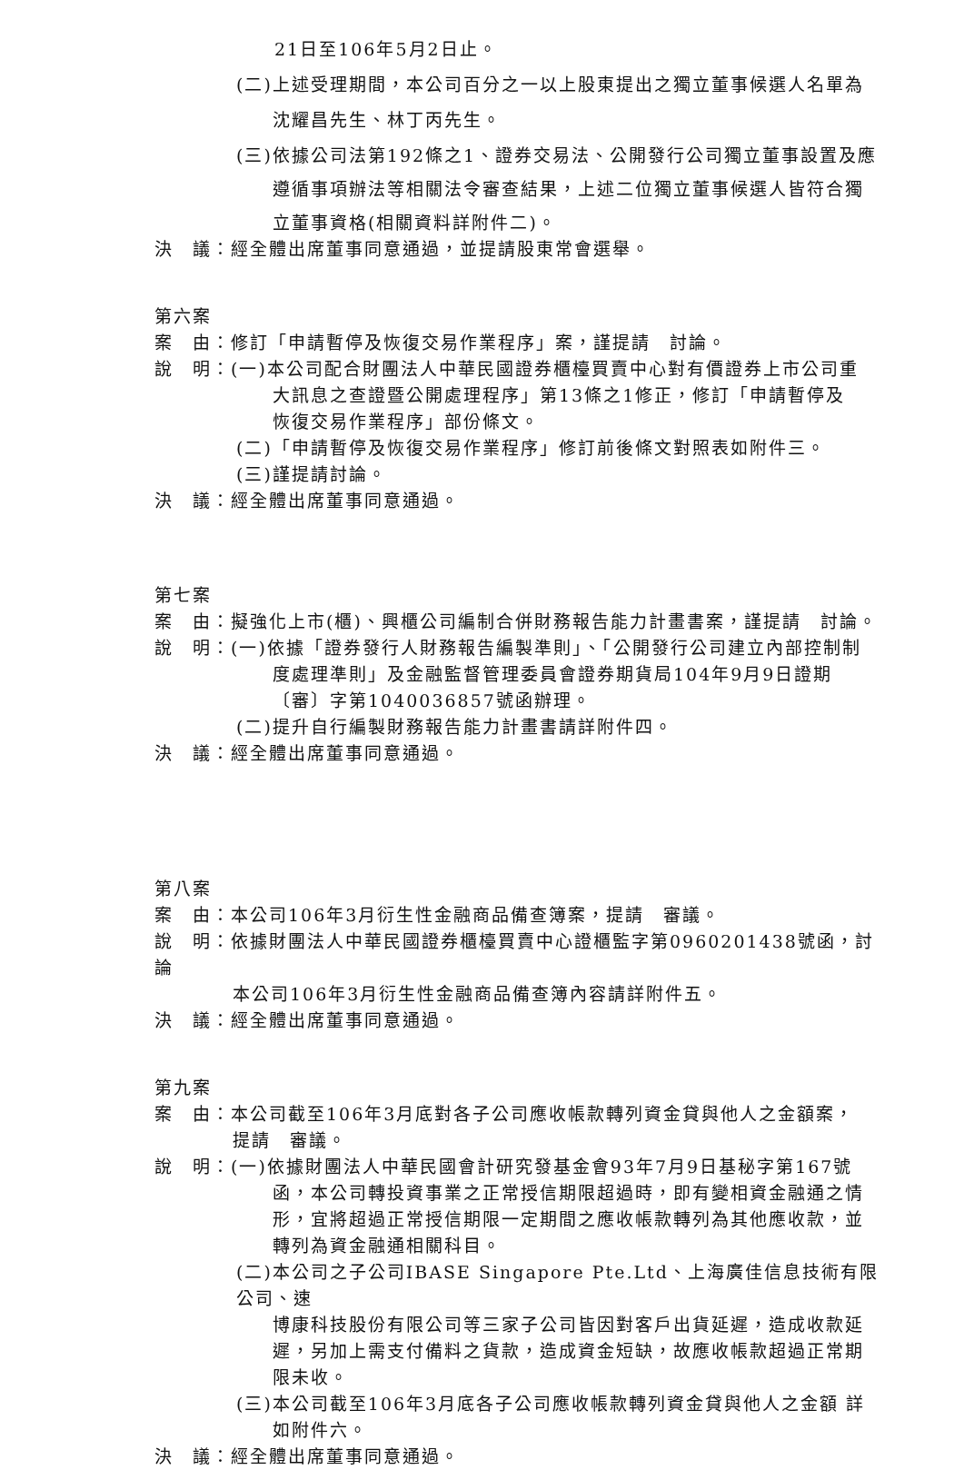21日至106年5月2日止。
(二)上述受理期間，本公司百分之一以上股東提出之獨立董事候選人名單為
沈耀昌先生、林丁丙先生。
(三)依據公司法第192條之1、證券交易法、公開發行公司獨立董事設置及應
遵循事項辦法等相關法令審查結果，上述二位獨立董事候選人皆符合獨
立董事資格(相關資料詳附件二)。
決　議：經全體出席董事同意通過，並提請股東常會選舉。
第六案
案　由：修訂「申請暫停及恢復交易作業程序」案，謹提請　討論。
說　明：(一)本公司配合財團法人中華民國證券櫃檯買賣中心對有價證券上市公司重
大訊息之查證暨公開處理程序」第13條之1修正，修訂「申請暫停及
恢復交易作業程序」部份條文。
(二)「申請暫停及恢復交易作業程序」修訂前後條文對照表如附件三。
(三)謹提請討論。
決　議：經全體出席董事同意通過。
第七案
案　由：擬強化上市(櫃)、興櫃公司編制合併財務報告能力計畫書案，謹提請　討論。
說　明：(一)依據「證券發行人財務報告編製準則」、「公開發行公司建立內部控制制
度處理準則」及金融監督管理委員會證券期貨局104年9月9日證期
〔審〕字第1040036857號函辦理。
(二)提升自行編製財務報告能力計畫書請詳附件四。
決　議：經全體出席董事同意通過。
第八案
案　由：本公司106年3月衍生性金融商品備查簿案，提請　審議。
說　明：依據財團法人中華民國證券櫃檯買賣中心證櫃監字第0960201438號函，討論
本公司106年3月衍生性金融商品備查簿內容請詳附件五。
決　議：經全體出席董事同意通過。
第九案
案　由：本公司截至106年3月底對各子公司應收帳款轉列資金貸與他人之金額案，
提請　審議。
說　明：(一)依據財團法人中華民國會計研究發基金會93年7月9日基秘字第167號
函，本公司轉投資事業之正常授信期限超過時，即有變相資金融通之情
形，宜將超過正常授信期限一定期間之應收帳款轉列為其他應收款，並
轉列為資金融通相關科目。
(二)本公司之子公司IBASE Singapore Pte.Ltd、上海廣佳信息技術有限公司、速
博康科技股份有限公司等三家子公司皆因對客戶出貨延遲，造成收款延
遲，另加上需支付備料之貨款，造成資金短缺，故應收帳款超過正常期
限未收。
(三)本公司截至106年3月底各子公司應收帳款轉列資金貸與他人之金額 詳
如附件六。
決　議：經全體出席董事同意通過。